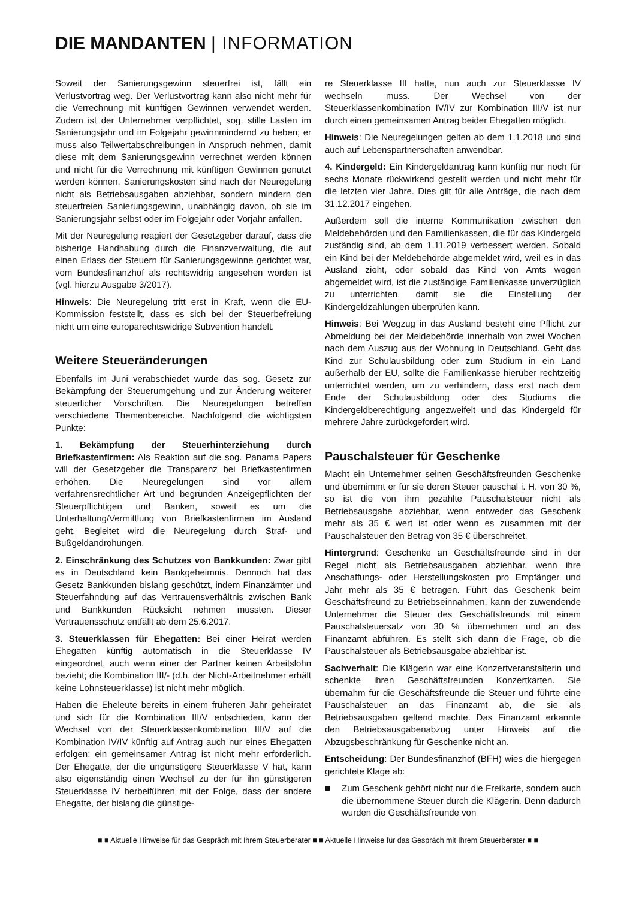DIE MANDANTEN | INFORMATION
Soweit der Sanierungsgewinn steuerfrei ist, fällt ein Verlustvortrag weg. Der Verlustvortrag kann also nicht mehr für die Verrechnung mit künftigen Gewinnen verwendet werden. Zudem ist der Unternehmer verpflichtet, sog. stille Lasten im Sanierungsjahr und im Folgejahr gewinnmindernd zu heben; er muss also Teilwertabschreibungen in Anspruch nehmen, damit diese mit dem Sanierungsgewinn verrechnet werden können und nicht für die Verrechnung mit künftigen Gewinnen genutzt werden können. Sanierungskosten sind nach der Neuregelung nicht als Betriebsausgaben abziehbar, sondern mindern den steuerfreien Sanierungsgewinn, unabhängig davon, ob sie im Sanierungsjahr selbst oder im Folgejahr oder Vorjahr anfallen.
Mit der Neuregelung reagiert der Gesetzgeber darauf, dass die bisherige Handhabung durch die Finanzverwaltung, die auf einen Erlass der Steuern für Sanierungsgewinne gerichtet war, vom Bundesfinanzhof als rechtswidrig angesehen worden ist (vgl. hierzu Ausgabe 3/2017).
Hinweis: Die Neuregelung tritt erst in Kraft, wenn die EU-Kommission feststellt, dass es sich bei der Steuerbefreiung nicht um eine europarechtswidrige Subvention handelt.
Weitere Steueränderungen
Ebenfalls im Juni verabschiedet wurde das sog. Gesetz zur Bekämpfung der Steuerumgehung und zur Änderung weiterer steuerlicher Vorschriften. Die Neuregelungen betreffen verschiedene Themenbereiche. Nachfolgend die wichtigsten Punkte:
1. Bekämpfung der Steuerhinterziehung durch Briefkastenfirmen: Als Reaktion auf die sog. Panama Papers will der Gesetzgeber die Transparenz bei Briefkastenfirmen erhöhen. Die Neuregelungen sind vor allem verfahrensrechtlicher Art und begründen Anzeigepflichten der Steuerpflichtigen und Banken, soweit es um die Unterhaltung/Vermittlung von Briefkastenfirmen im Ausland geht. Begleitet wird die Neuregelung durch Straf- und Bußgeldandrohungen.
2. Einschränkung des Schutzes von Bankkunden: Zwar gibt es in Deutschland kein Bankgeheimnis. Dennoch hat das Gesetz Bankkunden bislang geschützt, indem Finanzämter und Steuerfahndung auf das Vertrauensverhältnis zwischen Bank und Bankkunden Rücksicht nehmen mussten. Dieser Vertrauensschutz entfällt ab dem 25.6.2017.
3. Steuerklassen für Ehegatten: Bei einer Heirat werden Ehegatten künftig automatisch in die Steuerklasse IV eingeordnet, auch wenn einer der Partner keinen Arbeitslohn bezieht; die Kombination III/- (d.h. der Nicht-Arbeitnehmer erhält keine Lohnsteuerklasse) ist nicht mehr möglich.
Haben die Eheleute bereits in einem früheren Jahr geheiratet und sich für die Kombination III/V entschieden, kann der Wechsel von der Steuerklassenkombination III/V auf die Kombination IV/IV künftig auf Antrag auch nur eines Ehegatten erfolgen; ein gemeinsamer Antrag ist nicht mehr erforderlich. Der Ehegatte, der die ungünstigere Steuerklasse V hat, kann also eigenständig einen Wechsel zu der für ihn günstigeren Steuerklasse IV herbeiführen mit der Folge, dass der andere Ehegatte, der bislang die günstige-
re Steuerklasse III hatte, nun auch zur Steuerklasse IV wechseln muss. Der Wechsel von der Steuerklassenkombination IV/IV zur Kombination III/V ist nur durch einen gemeinsamen Antrag beider Ehegatten möglich.
Hinweis: Die Neuregelungen gelten ab dem 1.1.2018 und sind auch auf Lebenspartnerschaften anwendbar.
4. Kindergeld: Ein Kindergeldantrag kann künftig nur noch für sechs Monate rückwirkend gestellt werden und nicht mehr für die letzten vier Jahre. Dies gilt für alle Anträge, die nach dem 31.12.2017 eingehen.
Außerdem soll die interne Kommunikation zwischen den Meldebehörden und den Familienkassen, die für das Kindergeld zuständig sind, ab dem 1.11.2019 verbessert werden. Sobald ein Kind bei der Meldebehörde abgemeldet wird, weil es in das Ausland zieht, oder sobald das Kind von Amts wegen abgemeldet wird, ist die zuständige Familienkasse unverzüglich zu unterrichten, damit sie die Einstellung der Kindergeldzahlungen überprüfen kann.
Hinweis: Bei Wegzug in das Ausland besteht eine Pflicht zur Abmeldung bei der Meldebehörde innerhalb von zwei Wochen nach dem Auszug aus der Wohnung in Deutschland. Geht das Kind zur Schulausbildung oder zum Studium in ein Land außerhalb der EU, sollte die Familienkasse hierüber rechtzeitig unterrichtet werden, um zu verhindern, dass erst nach dem Ende der Schulausbildung oder des Studiums die Kindergeldberechtigung angezweifelt und das Kindergeld für mehrere Jahre zurückgefordert wird.
Pauschalsteuer für Geschenke
Macht ein Unternehmer seinen Geschäftsfreunden Geschenke und übernimmt er für sie deren Steuer pauschal i. H. von 30 %, so ist die von ihm gezahlte Pauschalsteuer nicht als Betriebsausgabe abziehbar, wenn entweder das Geschenk mehr als 35 € wert ist oder wenn es zusammen mit der Pauschalsteuer den Betrag von 35 € überschreitet.
Hintergrund: Geschenke an Geschäftsfreunde sind in der Regel nicht als Betriebsausgaben abziehbar, wenn ihre Anschaffungs- oder Herstellungskosten pro Empfänger und Jahr mehr als 35 € betragen. Führt das Geschenk beim Geschäftsfreund zu Betriebseinnahmen, kann der zuwendende Unternehmer die Steuer des Geschäftsfreunds mit einem Pauschalsteuersatz von 30 % übernehmen und an das Finanzamt abführen. Es stellt sich dann die Frage, ob die Pauschalsteuer als Betriebsausgabe abziehbar ist.
Sachverhalt: Die Klägerin war eine Konzertveranstalterin und schenkte ihren Geschäftsfreunden Konzertkarten. Sie übernahm für die Geschäftsfreunde die Steuer und führte eine Pauschalsteuer an das Finanzamt ab, die sie als Betriebsausgaben geltend machte. Das Finanzamt erkannte den Betriebsausgabenabzug unter Hinweis auf die Abzugsbeschränkung für Geschenke nicht an.
Entscheidung: Der Bundesfinanzhof (BFH) wies die hiergegen gerichtete Klage ab:
■ Zum Geschenk gehört nicht nur die Freikarte, sondern auch die übernommene Steuer durch die Klägerin. Denn dadurch wurden die Geschäftsfreunde von
■ ■ Aktuelle Hinweise für das Gespräch mit Ihrem Steuerberater ■ ■ Aktuelle Hinweise für das Gespräch mit Ihrem Steuerberater ■ ■